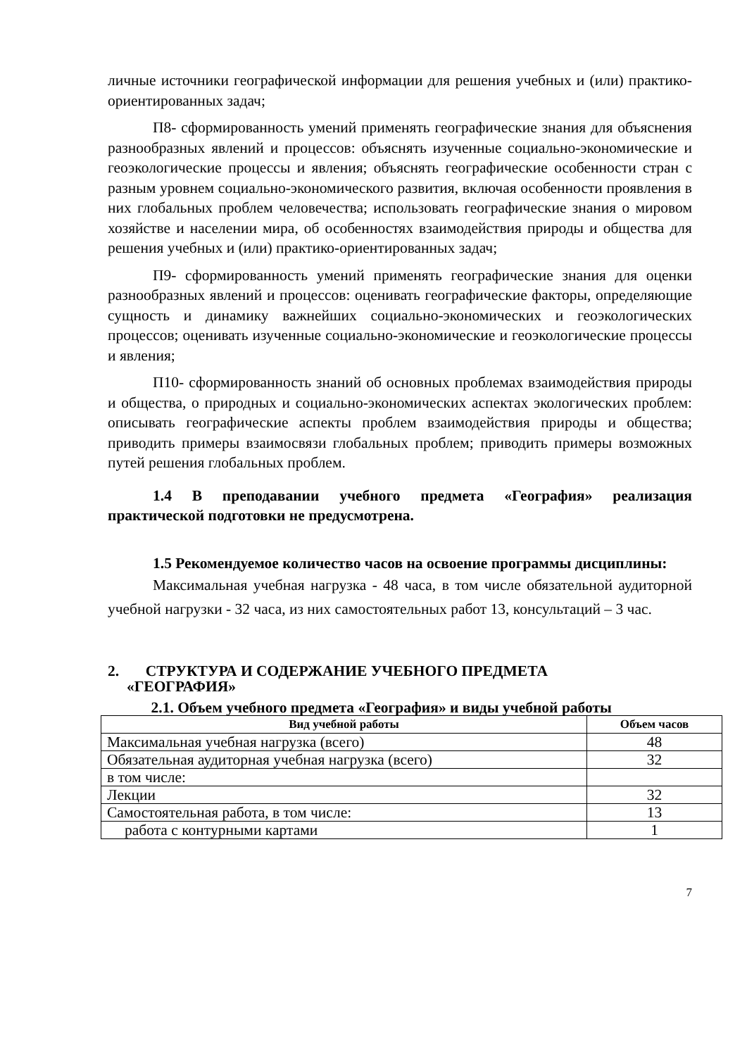личные источники географической информации для решения учебных и (или) практико-ориентированных задач;
П8- сформированность умений применять географические знания для объяснения разнообразных явлений и процессов: объяснять изученные социально-экономические и геоэкологические процессы и явления; объяснять географические особенности стран с разным уровнем социально-экономического развития, включая особенности проявления в них глобальных проблем человечества; использовать географические знания о мировом хозяйстве и населении мира, об особенностях взаимодействия природы и общества для решения учебных и (или) практико-ориентированных задач;
П9- сформированность умений применять географические знания для оценки разнообразных явлений и процессов: оценивать географические факторы, определяющие сущность и динамику важнейших социально-экономических и геоэкологических процессов; оценивать изученные социально-экономические и геоэкологические процессы и явления;
П10- сформированность знаний об основных проблемах взаимодействия природы и общества, о природных и социально-экономических аспектах экологических проблем: описывать географические аспекты проблем взаимодействия природы и общества; приводить примеры взаимосвязи глобальных проблем; приводить примеры возможных путей решения глобальных проблем.
1.4 В преподавании учебного предмета «География» реализация практической подготовки не предусмотрена.
1.5 Рекомендуемое количество часов на освоение программы дисциплины:
Максимальная учебная нагрузка - 48 часа, в том числе обязательной аудиторной учебной нагрузки - 32 часа, из них самостоятельных работ 13, консультаций – 3 час.
2. СТРУКТУРА И СОДЕРЖАНИЕ УЧЕБНОГО ПРЕДМЕТА
«ГЕОГРАФИЯ»
2.1. Объем учебного предмета «География» и виды учебной работы
| Вид учебной работы | Объем часов |
| --- | --- |
| Максимальная учебная нагрузка (всего) | 48 |
| Обязательная аудиторная учебная нагрузка (всего) | 32 |
| в том числе: | |
| Лекции | 32 |
| Самостоятельная работа, в том числе: | 13 |
| работа с контурными картами | 1 |
7